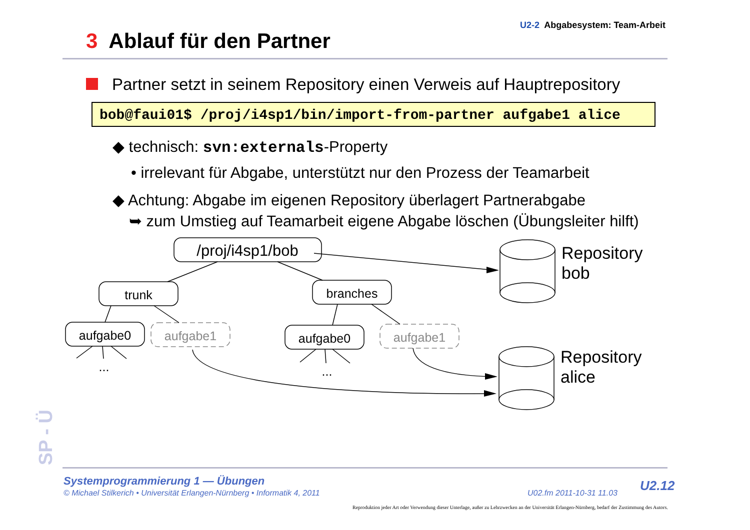U2-2 Abgabesystem: Team-Arbeit
3 Ablauf für den Partner
Partner setzt in seinem Repository einen Verweis auf Hauptrepository
bob@faui01$ /proj/i4sp1/bin/import-from-partner aufgabe1 alice
◆ technisch: svn:externals-Property
• irrelevant für Abgabe, unterstützt nur den Prozess der Teamarbeit
◆ Achtung: Abgabe im eigenen Repository überlagert Partnerabgabe
➥ zum Umstieg auf Teamarbeit eigene Abgabe löschen (Übungsleiter hilft)
/proj/i4sp1/bob
trunk
branches
aufgabe0
aufgabe0
aufgabe1
aufgabe1
...
...
Repository
bob
Repository
alice
SP - Ü
Systemprogrammierung 1 — Übungen
© Michael Stilkerich • Universität Erlangen-Nürnberg • Informatik 4, 2011
U02.fm 2011-10-31 11.03 U2.12
Reproduktion jeder Art oder Verwendung dieser Unterlage, außer zu Lehrzwecken an der Universität Erlangen-Nürnberg, bedarf der Zustimmung des Autors.